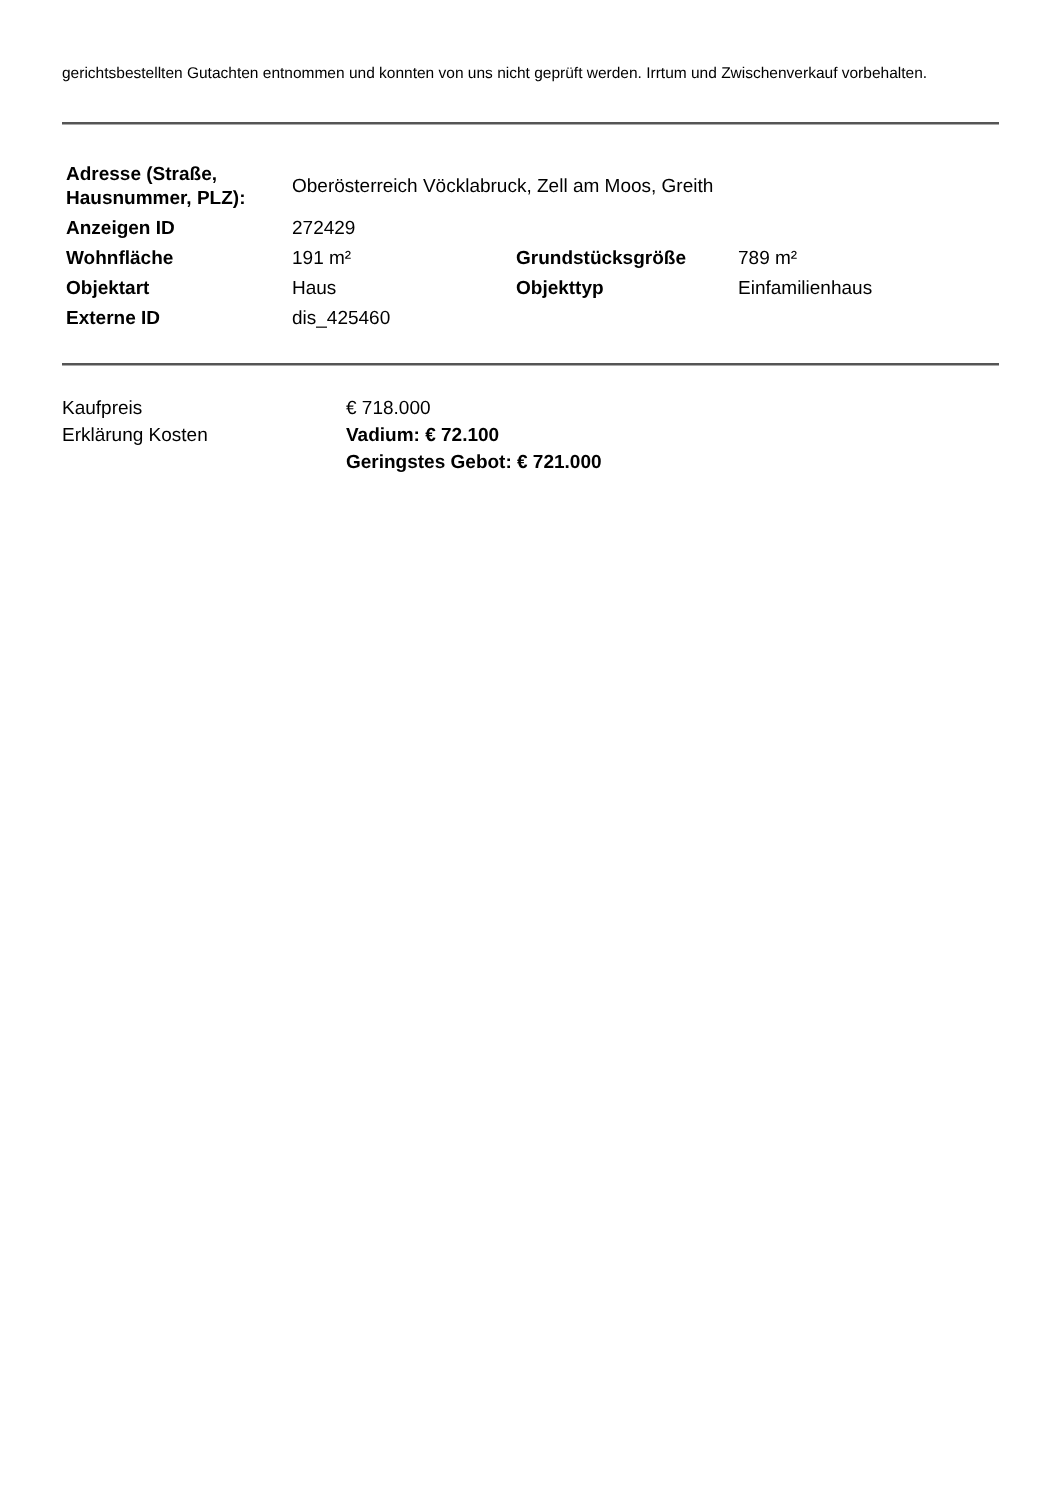gerichtsbestellten Gutachten entnommen und konnten von uns nicht geprüft werden. Irrtum und Zwischenverkauf vorbehalten.
| Adresse (Straße, Hausnummer, PLZ): | Oberösterreich Vöcklabruck, Zell am Moos, Greith | | |
| Anzeigen ID | 272429 | | |
| Wohnfläche | 191 m² | Grundstücksgröße | 789 m² |
| Objektart | Haus | Objekttyp | Einfamilienhaus |
| Externe ID | dis_425460 | | |
| Kaufpreis | € 718.000 |
| Erklärung Kosten | Vadium: € 72.100 Geringstes Gebot: € 721.000 |